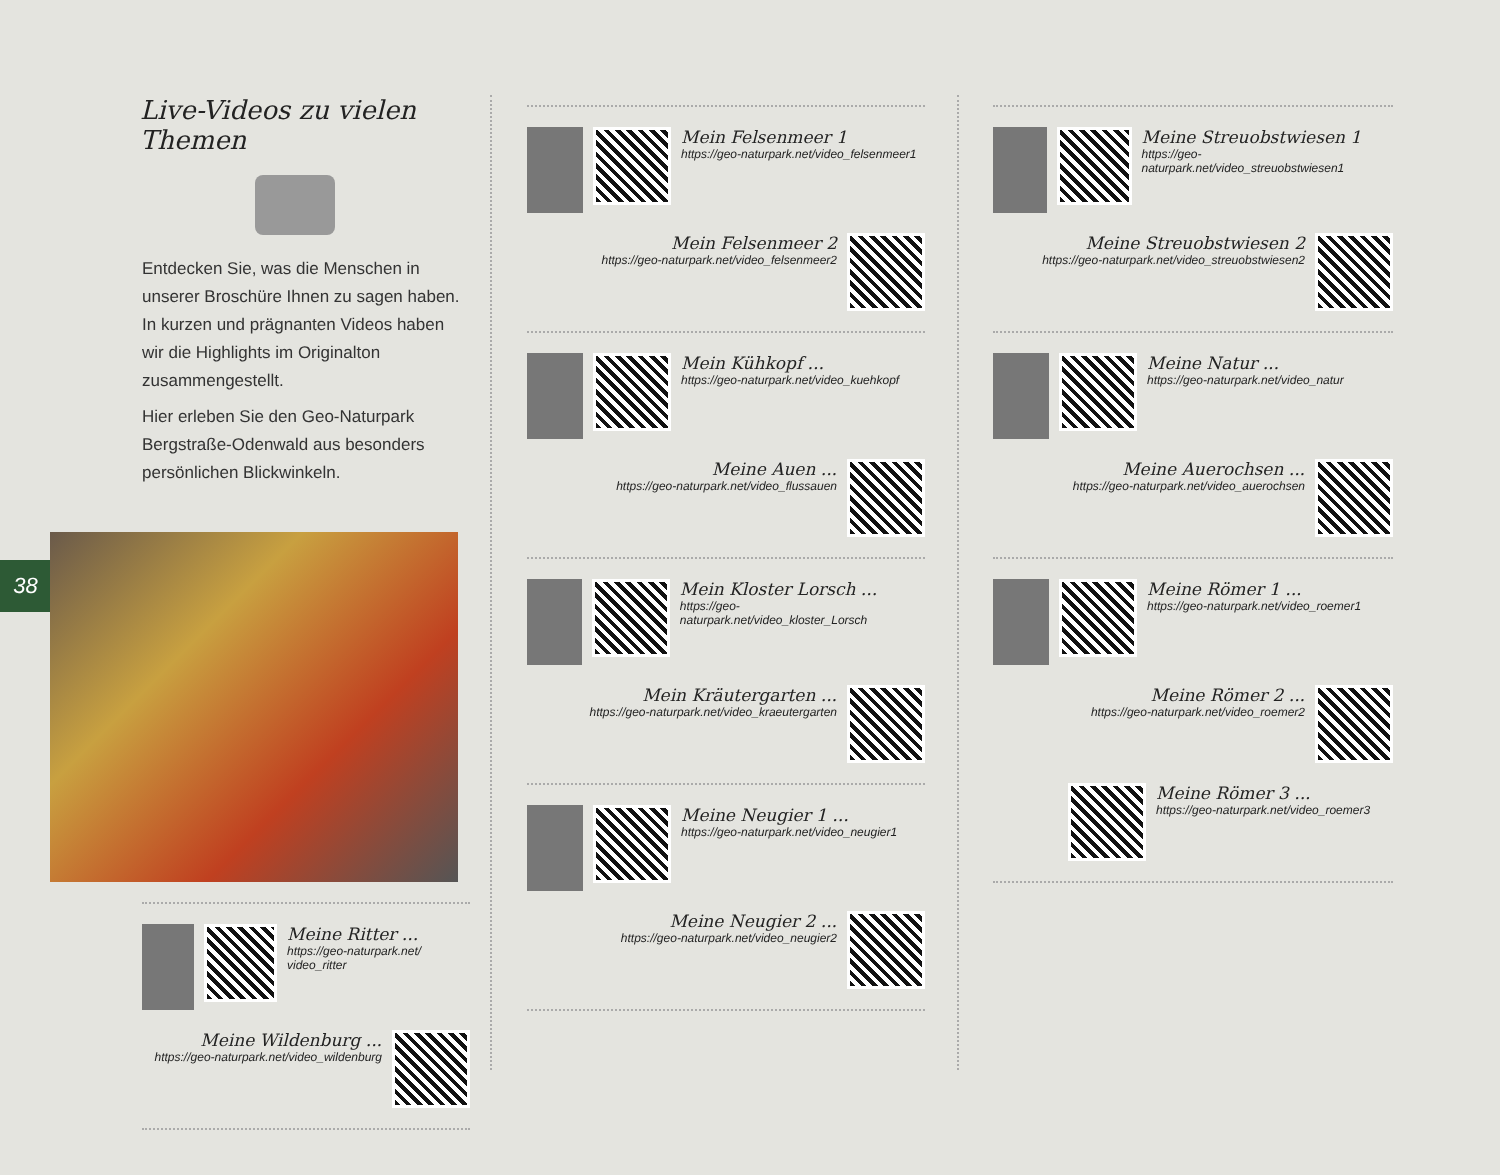38
Live-Videos zu vielen Themen
Entdecken Sie, was die Menschen in unserer Broschüre Ihnen zu sagen haben. In kurzen und prägnanten Videos haben wir die Highlights im Originalton zusammengestellt.
Hier erleben Sie den Geo-Naturpark Bergstraße-Odenwald aus besonders persönlichen Blickwinkeln.
Meine Ritter ...
https://geo-naturpark.net/ video_ritter
Meine Wildenburg ...
https://geo-naturpark.net/video_wildenburg
Mein Felsenmeer 1
https://geo-naturpark.net/video_felsenmeer1
Mein Felsenmeer 2
https://geo-naturpark.net/video_felsenmeer2
Mein Kühkopf ...
https://geo-naturpark.net/video_kuehkopf
Meine Auen ...
https://geo-naturpark.net/video_flussauen
Mein Kloster Lorsch ...
https://geo-naturpark.net/video_kloster_Lorsch
Mein Kräutergarten ...
https://geo-naturpark.net/video_kraeutergarten
Meine Neugier 1 ...
https://geo-naturpark.net/video_neugier1
Meine Neugier 2 ...
https://geo-naturpark.net/video_neugier2
Meine Streuobstwiesen 1
https://geo-naturpark.net/video_streuobstwiesen1
Meine Streuobstwiesen 2
https://geo-naturpark.net/video_streuobstwiesen2
Meine Natur ...
https://geo-naturpark.net/video_natur
Meine Auerochsen ...
https://geo-naturpark.net/video_auerochsen
Meine Römer 1 ...
https://geo-naturpark.net/video_roemer1
Meine Römer 2 ...
https://geo-naturpark.net/video_roemer2
Meine Römer 3 ...
https://geo-naturpark.net/video_roemer3